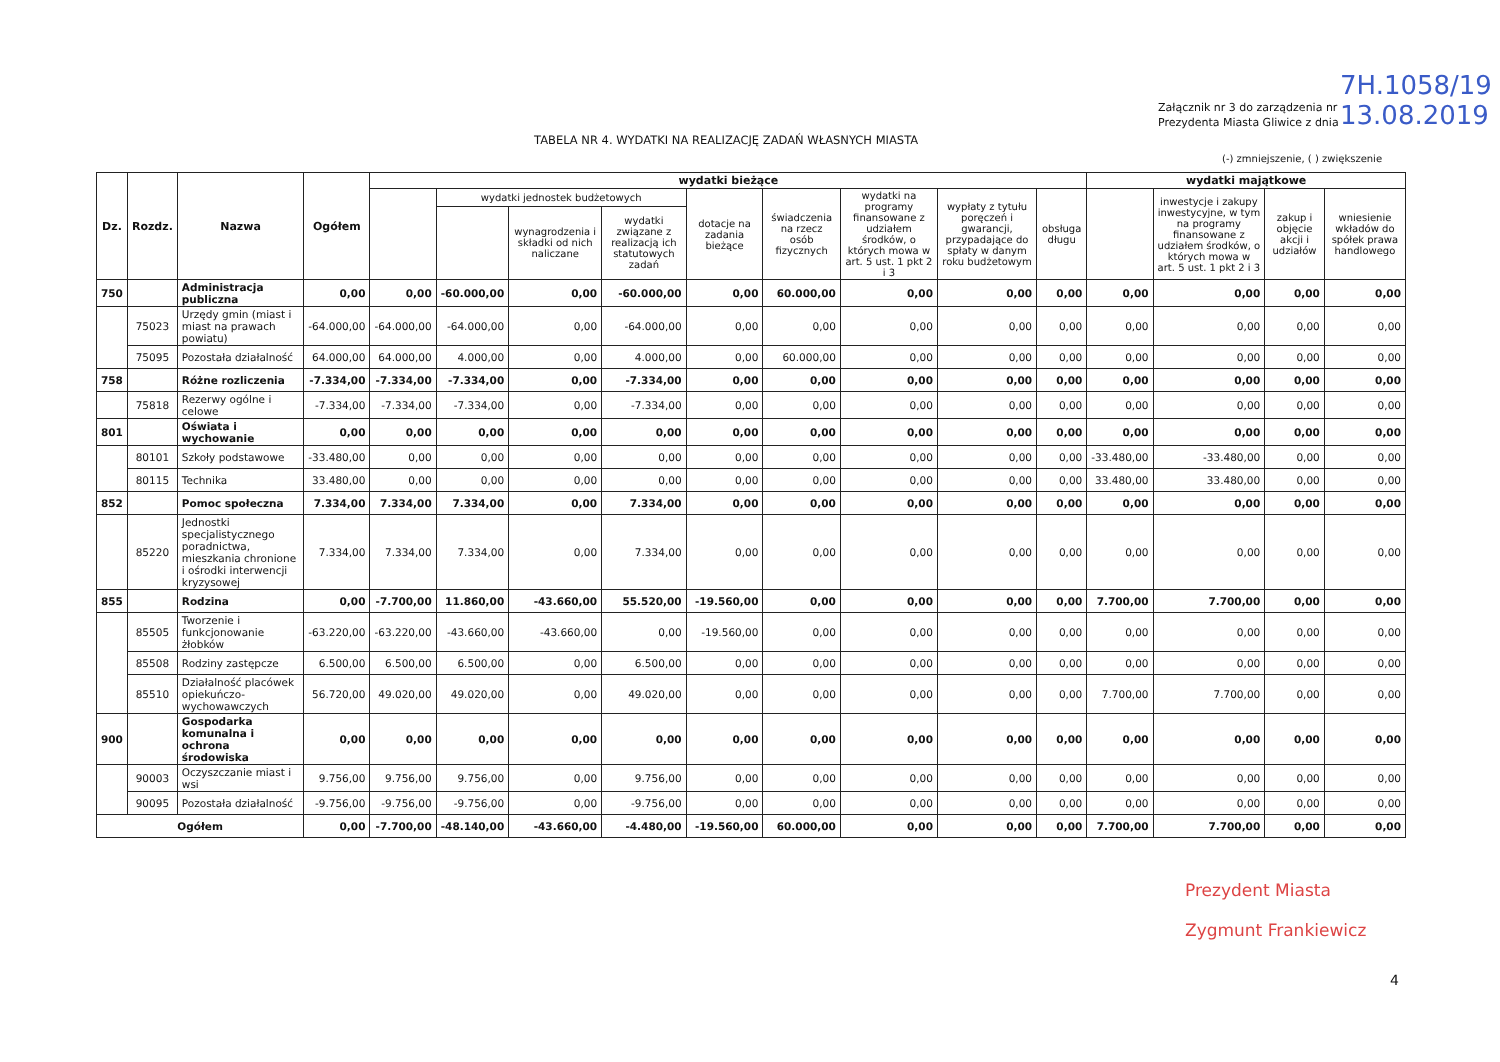7H.1058/19
13.08.2019
Załącznik nr 3 do zarządzenia nr
Prezydenta Miasta Gliwice z dnia
TABELA NR 4. WYDATKI NA REALIZACJĘ ZADAŃ WŁASNYCH MIASTA
(-) zmniejszenie, ( ) zwiększenie
| Dz. | Rozdz. | Nazwa | Ogółem | wydatki bieżące | | | | | | | | | wydatki majątkowe | | | |
| --- | --- | --- | --- | --- | --- | --- | --- | --- | --- | --- | --- | --- | --- | --- | --- | --- |
| | | | | | wydatki jednostek budżetowych | | | dotacje na zadania bieżące | świadczenia na rzecz osób fizycznych | wydatki na programy finansowane z udziałem środków, o których mowa w art. 5 ust. 1 pkt 2 i 3 | wypłaty z tytułu poręczeń i gwarancji, przypadające do spłaty w danym roku budżetowym | obsługa długu | | inwestycje i zakupy inwestycyjne, w tym na programy finansowane z udziałem środków, o których mowa w art. 5 ust. 1 pkt 2 i 3 | zakup i objęcie akcji i udziałów | wniesienie wkładów do spółek prawa handlowego |
| | | | | | | wynagrodzenia i składki od nich naliczane | wydatki związane z realizacją ich statutowych zadań | | | | | | | | | |
| 750 | | Administracja publiczna | 0,00 | 0,00 | -60.000,00 | 0,00 | -60.000,00 | 0,00 | 60.000,00 | 0,00 | 0,00 | 0,00 | 0,00 | 0,00 | 0,00 | 0,00 |
| | 75023 | Urzędy gmin (miast i miast na prawach powiatu) | -64.000,00 | -64.000,00 | -64.000,00 | 0,00 | -64.000,00 | 0,00 | 0,00 | 0,00 | 0,00 | 0,00 | 0,00 | 0,00 | 0,00 | 0,00 |
| | 75095 | Pozostała działalność | 64.000,00 | 64.000,00 | 4.000,00 | 0,00 | 4.000,00 | 0,00 | 60.000,00 | 0,00 | 0,00 | 0,00 | 0,00 | 0,00 | 0,00 | 0,00 |
| 758 | | Różne rozliczenia | -7.334,00 | -7.334,00 | -7.334,00 | 0,00 | -7.334,00 | 0,00 | 0,00 | 0,00 | 0,00 | 0,00 | 0,00 | 0,00 | 0,00 | 0,00 |
| | 75818 | Rezerwy ogólne i celowe | -7.334,00 | -7.334,00 | -7.334,00 | 0,00 | -7.334,00 | 0,00 | 0,00 | 0,00 | 0,00 | 0,00 | 0,00 | 0,00 | 0,00 | 0,00 |
| 801 | | Oświata i wychowanie | 0,00 | 0,00 | 0,00 | 0,00 | 0,00 | 0,00 | 0,00 | 0,00 | 0,00 | 0,00 | 0,00 | 0,00 | 0,00 | 0,00 |
| | 80101 | Szkoły podstawowe | -33.480,00 | 0,00 | 0,00 | 0,00 | 0,00 | 0,00 | 0,00 | 0,00 | 0,00 | 0,00 | -33.480,00 | -33.480,00 | 0,00 | 0,00 |
| | 80115 | Technika | 33.480,00 | 0,00 | 0,00 | 0,00 | 0,00 | 0,00 | 0,00 | 0,00 | 0,00 | 0,00 | 33.480,00 | 33.480,00 | 0,00 | 0,00 |
| 852 | | Pomoc społeczna | 7.334,00 | 7.334,00 | 7.334,00 | 0,00 | 7.334,00 | 0,00 | 0,00 | 0,00 | 0,00 | 0,00 | 0,00 | 0,00 | 0,00 | 0,00 |
| | 85220 | Jednostki specjalistycznego poradnictwa, mieszkania chronione i ośrodki interwencji kryzysowej | 7.334,00 | 7.334,00 | 7.334,00 | 0,00 | 7.334,00 | 0,00 | 0,00 | 0,00 | 0,00 | 0,00 | 0,00 | 0,00 | 0,00 | 0,00 |
| 855 | | Rodzina | 0,00 | -7.700,00 | 11.860,00 | -43.660,00 | 55.520,00 | -19.560,00 | 0,00 | 0,00 | 0,00 | 0,00 | 7.700,00 | 7.700,00 | 0,00 | 0,00 |
| | 85505 | Tworzenie i funkcjonowanie żłobków | -63.220,00 | -63.220,00 | -43.660,00 | -43.660,00 | 0,00 | -19.560,00 | 0,00 | 0,00 | 0,00 | 0,00 | 0,00 | 0,00 | 0,00 | 0,00 |
| | 85508 | Rodziny zastępcze | 6.500,00 | 6.500,00 | 6.500,00 | 0,00 | 6.500,00 | 0,00 | 0,00 | 0,00 | 0,00 | 0,00 | 0,00 | 0,00 | 0,00 | 0,00 |
| | 85510 | Działalność placówek opiekuńczo-wychowawczych | 56.720,00 | 49.020,00 | 49.020,00 | 0,00 | 49.020,00 | 0,00 | 0,00 | 0,00 | 0,00 | 0,00 | 7.700,00 | 7.700,00 | 0,00 | 0,00 |
| 900 | | Gospodarka komunalna i ochrona środowiska | 0,00 | 0,00 | 0,00 | 0,00 | 0,00 | 0,00 | 0,00 | 0,00 | 0,00 | 0,00 | 0,00 | 0,00 | 0,00 | 0,00 |
| | 90003 | Oczyszczanie miast i wsi | 9.756,00 | 9.756,00 | 9.756,00 | 0,00 | 9.756,00 | 0,00 | 0,00 | 0,00 | 0,00 | 0,00 | 0,00 | 0,00 | 0,00 | 0,00 |
| | 90095 | Pozostała działalność | -9.756,00 | -9.756,00 | -9.756,00 | 0,00 | -9.756,00 | 0,00 | 0,00 | 0,00 | 0,00 | 0,00 | 0,00 | 0,00 | 0,00 | 0,00 |
| Ogółem | | | 0,00 | -7.700,00 | -48.140,00 | -43.660,00 | -4.480,00 | -19.560,00 | 60.000,00 | 0,00 | 0,00 | 0,00 | 7.700,00 | 7.700,00 | 0,00 | 0,00 |
Prezydent Miasta
Zygmunt Frankiewicz
4